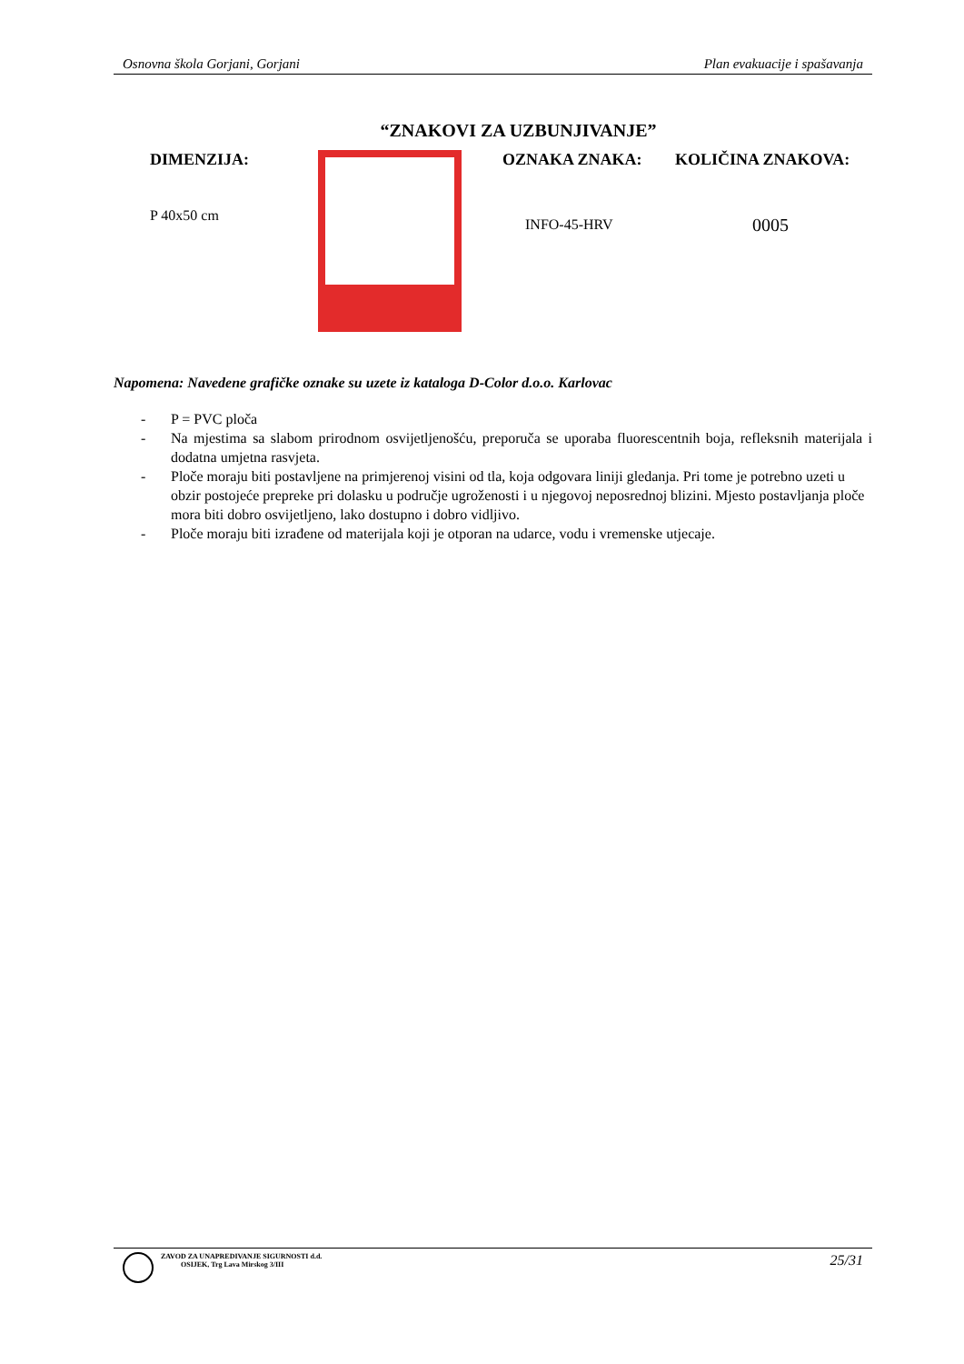Osnovna škola Gorjani, Gorjani Plan evakuacije i spašavanja
“ZNAKOVI ZA UZBUNJIVANJE”
DIMENZIJA:
P 40x50 cm
OZNAKA ZNAKA:
INFO-45-HRV
KOLIČINA ZNAKOVA:
0005
Napomena: Navedene grafičke oznake su uzete iz kataloga D-Color d.o.o. Karlovac
- P = PVC ploča
- Na mjestima sa slabom prirodnom osvijetljenošću, preporuča se uporaba fluorescentnih boja, refleksnih materijala i dodatna umjetna rasvjeta.
- Ploče moraju biti postavljene na primjerenoj visini od tla, koja odgovara liniji gledanja. Pri tome je potrebno uzeti u obzir postojeće prepreke pri dolasku u područje ugroženosti i u njegovoj neposrednoj blizini. Mjesto postavljanja ploče mora biti dobro osvijetljeno, lako dostupno i dobro vidljivo.
- Ploče moraju biti izrađene od materijala koji je otporan na udarce, vodu i vremenske utjecaje.
ZAVOD ZA UNAPREDIVANJE SIGURNOSTI d.d.
OSIJEK, Trg Lava Mirskog 3/III
25/31